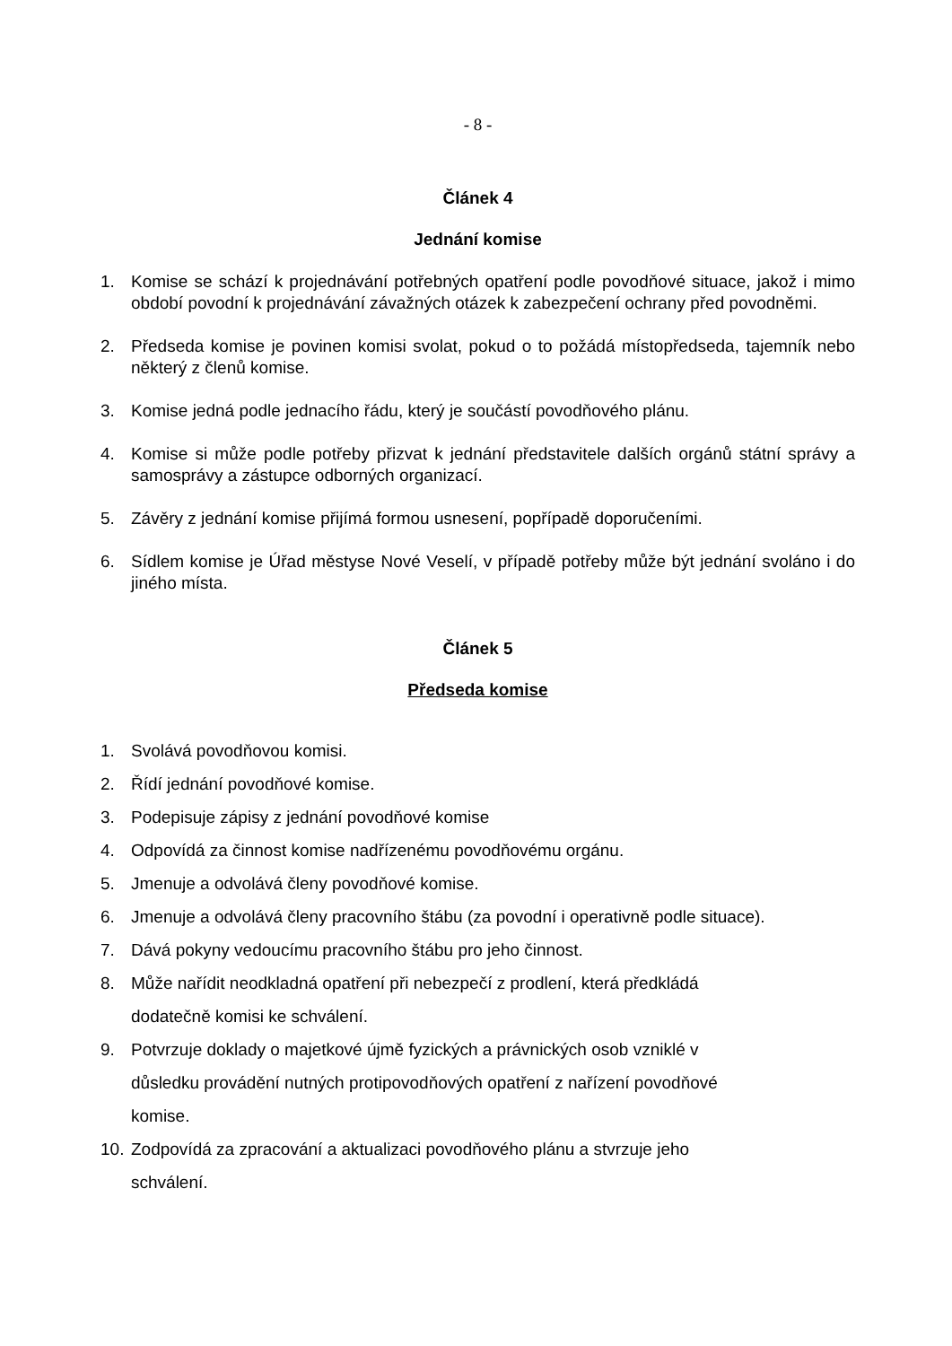- 8 -
Článek 4
Jednání komise
1. Komise se schází k projednávání potřebných opatření podle povodňové situace, jakož i mimo období povodní k projednávání závažných otázek k zabezpečení ochrany před povodněmi.
2. Předseda komise je povinen komisi svolat, pokud o to požádá místopředseda, tajemník nebo některý z členů komise.
3. Komise jedná podle jednacího řádu, který je součástí povodňového plánu.
4. Komise si může podle potřeby přizvat k jednání představitele dalších orgánů státní správy a samosprávy a zástupce odborných organizací.
5. Závěry z jednání komise přijímá formou usnesení, popřípadě doporučeními.
6. Sídlem komise je Úřad městyse Nové Veselí, v případě potřeby může být jednání svoláno i do jiného místa.
Článek 5
Předseda komise
1. Svolává povodňovou komisi.
2. Řídí jednání povodňové komise.
3. Podepisuje zápisy z jednání povodňové komise
4. Odpovídá za činnost komise nadřízenému povodňovému orgánu.
5. Jmenuje a odvolává členy povodňové komise.
6. Jmenuje a odvolává členy pracovního štábu (za povodní i operativně podle situace).
7. Dává pokyny vedoucímu pracovního štábu pro jeho činnost.
8. Může nařídit neodkladná opatření při nebezpečí z prodlení, která předkládá
dodatečně komisi ke schválení.
9. Potvrzuje doklady o majetkové újmě fyzických a právnických osob vzniklé v
důsledku provádění nutných protipovodňových opatření z nařízení povodňové
komise.
10.
Zodpovídá za zpracování a aktualizaci povodňového plánu a stvrzuje jeho
schválení.